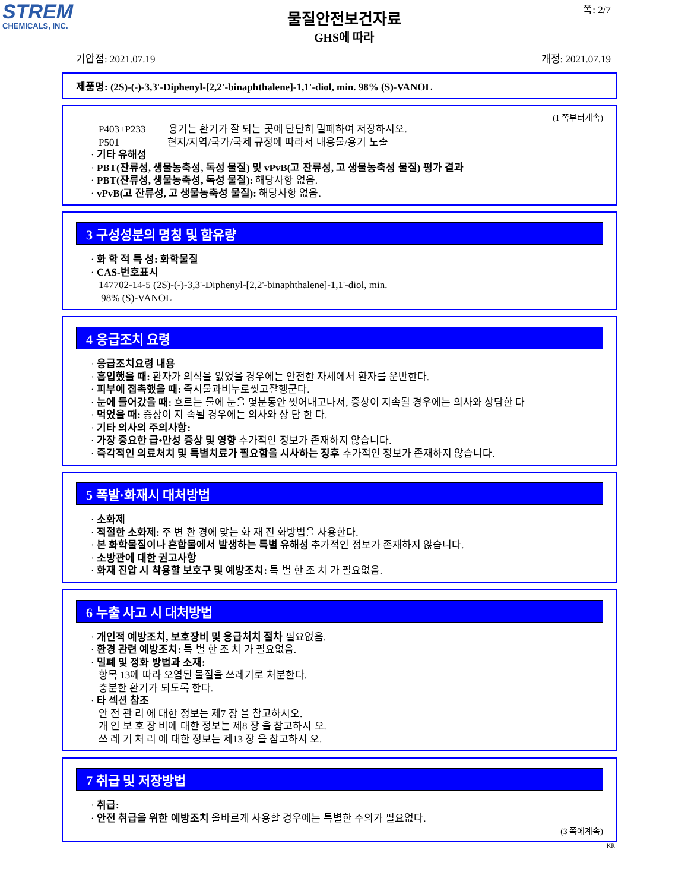STREM
CHEMICALS, INC.
쪽: 2/7
물질안전보건자료
GHS에 따라
기압점: 2021.07.19 개정: 2021.07.19
제품명: (2S)-(-)-3,3'-Diphenyl-[2,2'-binaphthalene]-1,1'-diol, min. 98% (S)-VANOL
(1 쪽부터계속)
P403+P233 용기는 환기가 잘 되는 곳에 단단히 밀폐하여 저장하시오.
P501 현지/지역/국가/국제 규정에 따라서 내용물/용기 노출
· 기타 유해성
· PBT(잔류성, 생물농축성, 독성 물질) 및 vPvB(고 잔류성, 고 생물농축성 물질) 평가 결과
· PBT(잔류성, 생물농축성, 독성 물질): 해당사항 없음.
· vPvB(고 잔류성, 고 생물농축성 물질): 해당사항 없음.
3 구성성분의 명칭 및 함유량
· 화 학 적 특 성: 화학물질
· CAS-번호표시
147702-14-5 (2S)-(-)-3,3'-Diphenyl-[2,2'-binaphthalene]-1,1'-diol, min.
98% (S)-VANOL
4 응급조치 요령
· 응급조치요령 내용
· 흡입했을 때: 환자가 의식을 잃었을 경우에는 안전한 자세에서 환자를 운반한다.
· 피부에 접촉했을 때: 즉시물과비누로씻고잘헹군다.
· 눈에 들어갔을 때: 흐르는 물에 눈을 몇분동안 씻어내고나서, 증상이 지속될 경우에는 의사와 상담한 다
· 먹었을 때: 증상이 지 속될 경우에는 의사와 상 담 한 다.
· 기타 의사의 주의사항:
· 가장 중요한 급•만성 증상 및 영향 추가적인 정보가 존재하지 않습니다.
· 즉각적인 의료처치 및 특별치료가 필요함을 시사하는 징후 추가적인 정보가 존재하지 않습니다.
5 폭발·화재시 대처방법
· 소화제
· 적절한 소화제: 주 변 환 경에 맞는 화 재 진 화방법을 사용한다.
· 본 화학물질이나 혼합물에서 발생하는 특별 유해성 추가적인 정보가 존재하지 않습니다.
· 소방관에 대한 권고사항
· 화재 진압 시 착용할 보호구 및 예방조치: 특 별 한 조 치 가 필요없음.
6 누출 사고 시 대처방법
· 개인적 예방조치, 보호장비 및 응급처치 절차 필요없음.
· 환경 관련 예방조치: 특 별 한 조 치 가 필요없음.
· 밀폐 및 정화 방법과 소재:
항목 13에 따라 오염된 물질을 쓰레기로 처분한다.
충분한 환기가 되도록 한다.
· 타 섹션 참조
안 전 관 리 에 대한 정보는 제7 장 을 참고하시오.
개 인 보 호 장 비에 대한 정보는 제8 장 을 참고하시 오.
쓰 레 기 처 리 에 대한 정보는 제13 장 을 참고하시 오.
7 취급 및 저장방법
· 취급:
· 안전 취급을 위한 예방조치 올바르게 사용할 경우에는 특별한 주의가 필요없다.
(3 쪽에계속)
KR